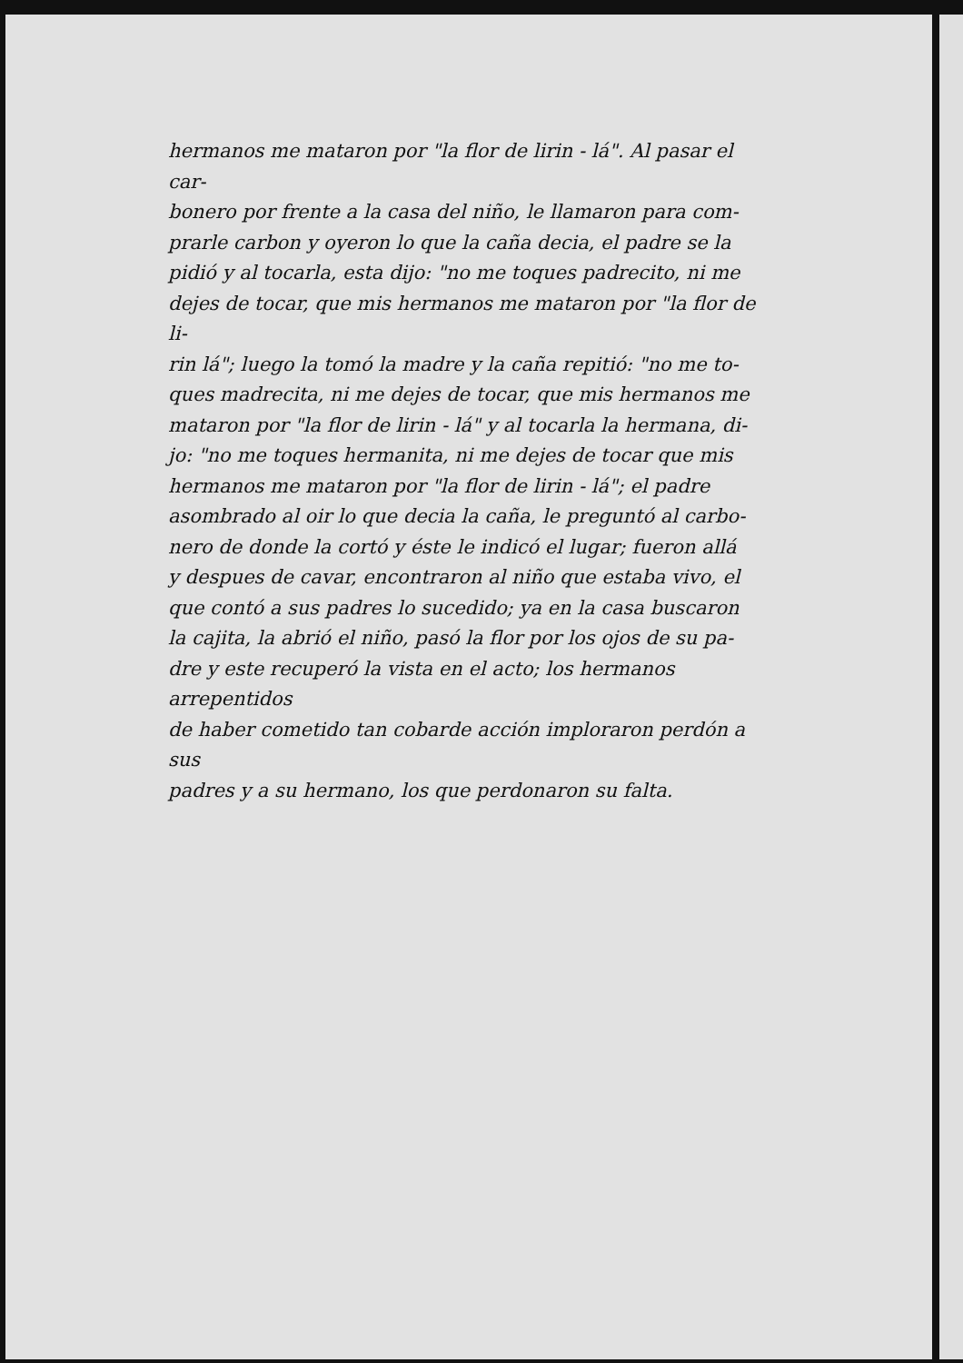hermanos me mataron por "la flor de lirin - lá". Al pasar el car-
bonero por frente a la casa del niño, le llamaron para com-
prarle carbon y oyeron lo que la caña decia, el padre se la
pidió y al tocarla, esta dijo: "no me toques padrecito, ni me
dejes de tocar, que mis hermanos me mataron por "la flor de li-
rin lá"; luego la tomó la madre y la caña repitió: "no me to-
ques madrecita, ni me dejes de tocar, que mis hermanos me
mataron por "la flor de lirin - lá" y al tocarla la hermana, di-
jo: "no me toques hermanita, ni me dejes de tocar que mis
hermanos me mataron por "la flor de lirin - lá"; el padre
asombrado al oir lo que decia la caña, le preguntó al carbo-
nero de donde la cortó y éste le indicó el lugar; fueron allá
y despues de cavar, encontraron al niño que estaba vivo, el
que contó a sus padres lo sucedido; ya en la casa buscaron
la cajita, la abrió el niño, pasó la flor por los ojos de su pa-
dre y este recuperó la vista en el acto; los hermanos arrepentidos
de haber cometido tan cobarde acción imploraron perdón a sus
padres y a su hermano, los que perdonaron su falta.